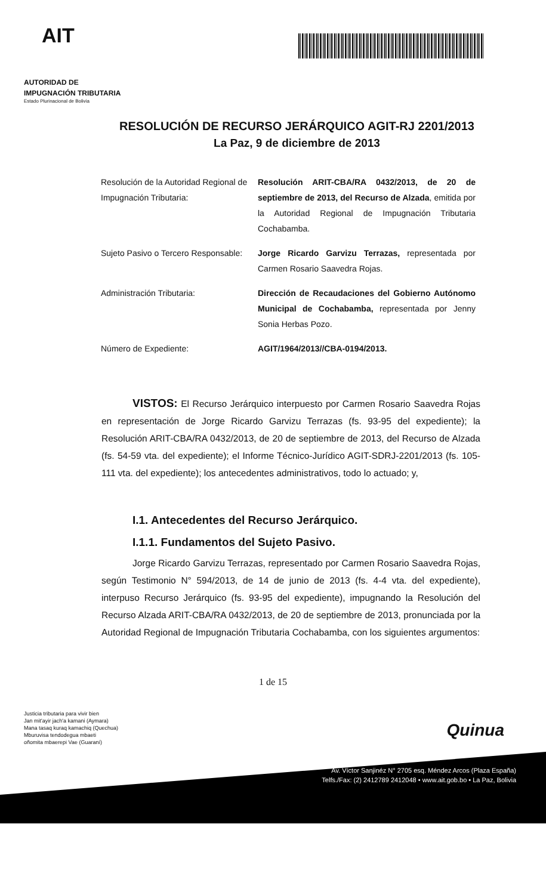AIT
AUTORIDAD DE
IMPUGNACIÓN TRIBUTARIA
Estado Plurinacional de Bolivia
RESOLUCIÓN DE RECURSO JERÁRQUICO AGIT-RJ 2201/2013
La Paz, 9 de diciembre de 2013
| Resolución de la Autoridad Regional de Impugnación Tributaria: | Resolución ARIT-CBA/RA 0432/2013, de 20 de septiembre de 2013, del Recurso de Alzada , emitida por la Autoridad Regional de Impugnación Tributaria Cochabamba. |
| Sujeto Pasivo o Tercero Responsable: | Jorge Ricardo Garvizu Terrazas, representada por Carmen Rosario Saavedra Rojas. |
| Administración Tributaria: | Dirección de Recaudaciones del Gobierno Autónomo Municipal de Cochabamba, representada por Jenny Sonia Herbas Pozo. |
| Número de Expediente: | AGIT/1964/2013//CBA-0194/2013. |
VISTOS: El Recurso Jerárquico interpuesto por Carmen Rosario Saavedra Rojas en representación de Jorge Ricardo Garvizu Terrazas (fs. 93-95 del expediente); la Resolución ARIT-CBA/RA 0432/2013, de 20 de septiembre de 2013, del Recurso de Alzada (fs. 54-59 vta. del expediente); el Informe Técnico-Jurídico AGIT-SDRJ-2201/2013 (fs. 105-111 vta. del expediente); los antecedentes administrativos, todo lo actuado; y,
I.1. Antecedentes del Recurso Jerárquico.
I.1.1. Fundamentos del Sujeto Pasivo.
Jorge Ricardo Garvizu Terrazas, representado por Carmen Rosario Saavedra Rojas, según Testimonio N° 594/2013, de 14 de junio de 2013 (fs. 4-4 vta. del expediente), interpuso Recurso Jerárquico (fs. 93-95 del expediente), impugnando la Resolución del Recurso Alzada ARIT-CBA/RA 0432/2013, de 20 de septiembre de 2013, pronunciada por la Autoridad Regional de Impugnación Tributaria Cochabamba, con los siguientes argumentos:
1 de 15
Quinua
Justicia tributaria para vivir bien
Jan mit'ayir jach'a kamani (Aymara)
Mana tasaq kuraq kamachiq (Quechua)
Mburuvisa tendodegua mbaeti
oñomita mbaerepi Vae (Guaraní)
Av. Víctor Sanjinéz N° 2705 esq. Méndez Arcos (Plaza España)
Telfs./Fax: (2) 2412789 2412048 • www.ait.gob.bo • La Paz, Bolivia